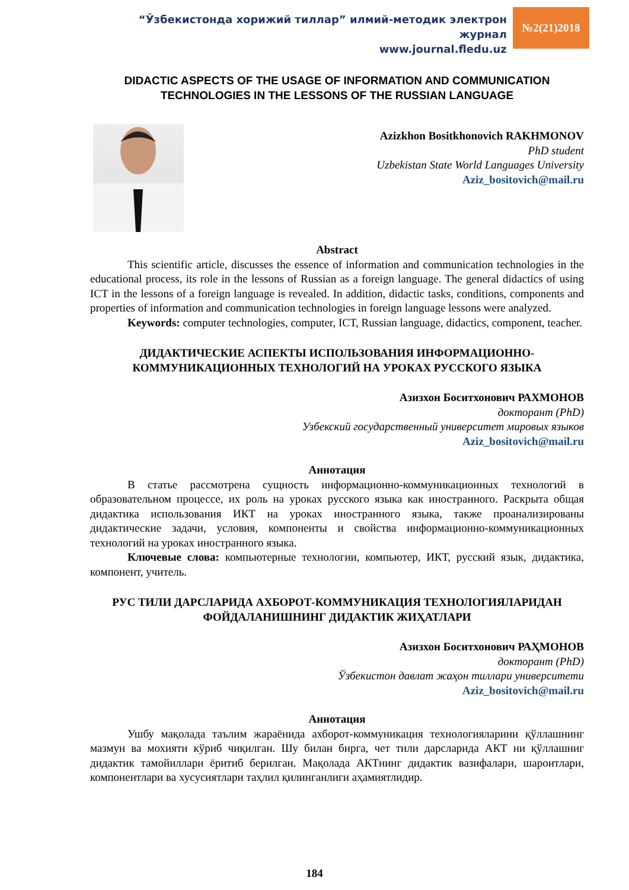“Ўзбекистонда хорижий тиллар” илмий-методик электрон журнал
www.journal.fledu.uz
№2(21)2018
DIDACTIC ASPECTS OF THE USAGE OF INFORMATION AND COMMUNICATION TECHNOLOGIES IN THE LESSONS OF THE RUSSIAN LANGUAGE
Azizkhon Bositkhonovich RAKHMONOV
PhD student
Uzbekistan State World Languages University
Aziz_bositovich@mail.ru
Abstract
This scientific article, discusses the essence of information and communication technologies in the educational process, its role in the lessons of Russian as a foreign language. The general didactics of using ICT in the lessons of a foreign language is revealed. In addition, didactic tasks, conditions, components and properties of information and communication technologies in foreign language lessons were analyzed.
Keywords: computer technologies, computer, ICT, Russian language, didactics, component, teacher.
ДИДАКТИЧЕСКИЕ АСПЕКТЫ ИСПОЛЬЗОВАНИЯ ИНФОРМАЦИОННО-КОММУНИКАЦИОННЫХ ТЕХНОЛОГИЙ НА УРОКАХ РУССКОГО ЯЗЫКА
Азизхон Боситхонович РАХМОНОВ
докторант (PhD)
Узбекский государственный университет мировых языков
Aziz_bositovich@mail.ru
Аннотация
В статье рассмотрена сущность информационно-коммуникационных технологий в образовательном процессе, их роль на уроках русского языка как иностранного. Раскрыта общая дидактика использования ИКТ на уроках иностранного языка, также проанализированы дидактические задачи, условия, компоненты и свойства информационно-коммуникационных технологий на уроках иностранного языка.
Ключевые слова: компьютерные технологии, компьютер, ИКТ, русский язык, дидактика, компонент, учитель.
РУС ТИЛИ ДАРСЛАРИДА АХБОРОТ-КОММУНИКАЦИЯ ТЕХНОЛОГИЯЛАРИДАН ФОЙДАЛАНИШНИНГ ДИДАКТИК ЖИҲАТЛАРИ
Азизхон Боситхонович РАҲМОНОВ
докторант (PhD)
Ўзбекистон давлат жаҳон тиллари университети
Aziz_bositovich@mail.ru
Аннотация
Ушбу мақолада таълим жараёнида ахборот-коммуникация технологияларини қўллашнинг мазмун ва мохияти кўриб чиқилган. Шу билан бирга, чет тили дарсларида АКТ ни қўллашниг дидактик тамойиллари ёритиб берилган. Мақолада АКТнинг дидактик вазифалари, шароитлари, компонентлари ва хусусиятлари таҳлил қилинганлиги аҳамиятлидир.
184